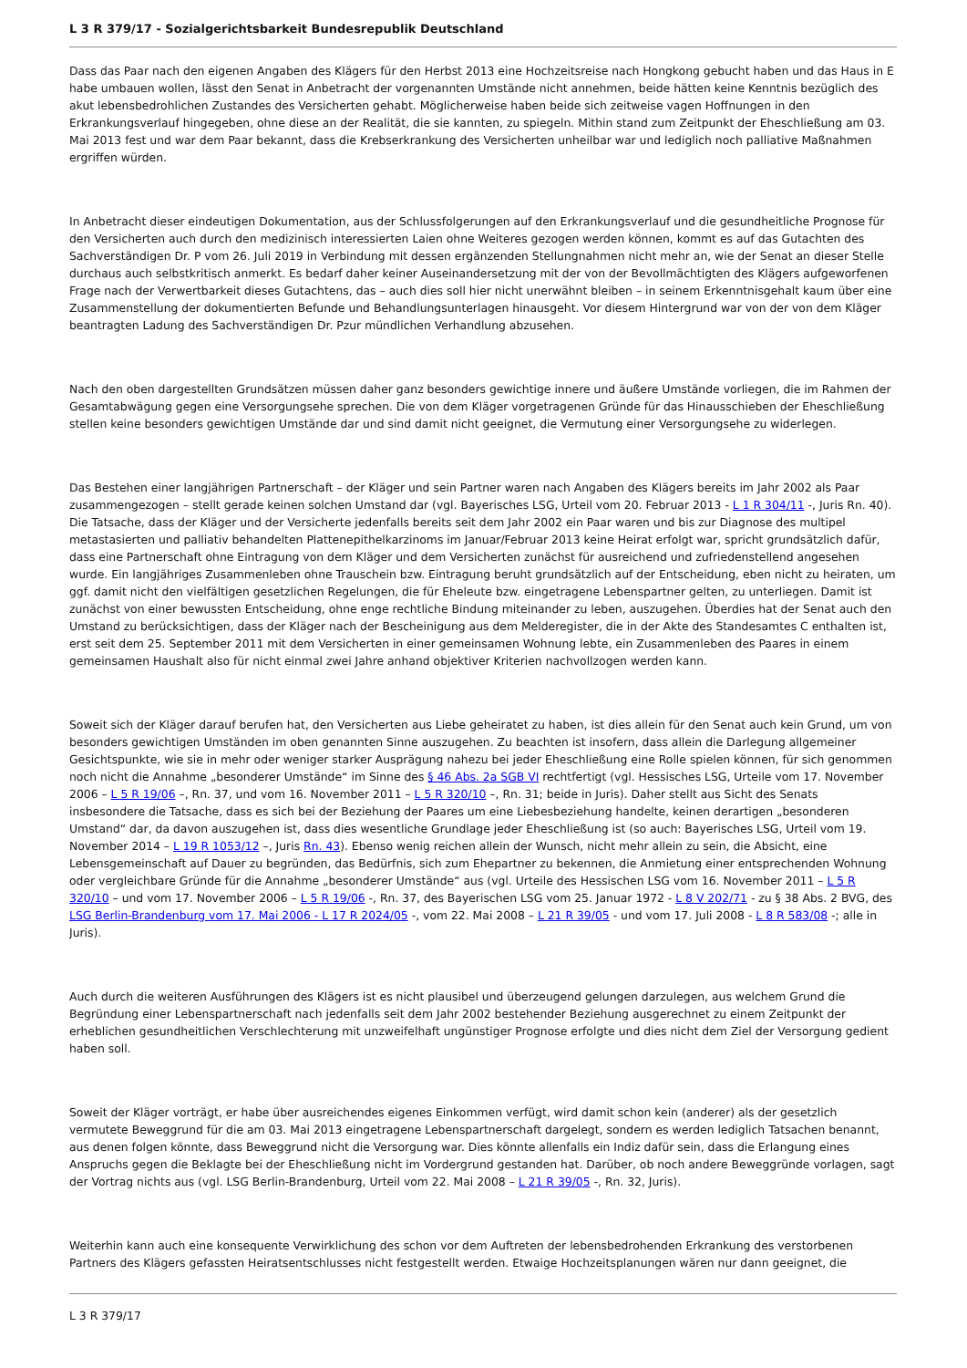L 3 R 379/17 - Sozialgerichtsbarkeit Bundesrepublik Deutschland
Dass das Paar nach den eigenen Angaben des Klägers für den Herbst 2013 eine Hochzeitsreise nach Hongkong gebucht haben und das Haus in E habe umbauen wollen, lässt den Senat in Anbetracht der vorgenannten Umstände nicht annehmen, beide hätten keine Kenntnis bezüglich des akut lebensbedrohlichen Zustandes des Versicherten gehabt. Möglicherweise haben beide sich zeitweise vagen Hoffnungen in den Erkrankungsverlauf hingegeben, ohne diese an der Realität, die sie kannten, zu spiegeln. Mithin stand zum Zeitpunkt der Eheschließung am 03. Mai 2013 fest und war dem Paar bekannt, dass die Krebserkrankung des Versicherten unheilbar war und lediglich noch palliative Maßnahmen ergriffen würden.
In Anbetracht dieser eindeutigen Dokumentation, aus der Schlussfolgerungen auf den Erkrankungsverlauf und die gesundheitliche Prognose für den Versicherten auch durch den medizinisch interessierten Laien ohne Weiteres gezogen werden können, kommt es auf das Gutachten des Sachverständigen Dr. P vom 26. Juli 2019 in Verbindung mit dessen ergänzenden Stellungnahmen nicht mehr an, wie der Senat an dieser Stelle durchaus auch selbstkritisch anmerkt. Es bedarf daher keiner Auseinandersetzung mit der von der Bevollmächtigten des Klägers aufgeworfenen Frage nach der Verwertbarkeit dieses Gutachtens, das – auch dies soll hier nicht unerwähnt bleiben – in seinem Erkenntnisgehalt kaum über eine Zusammenstellung der dokumentierten Befunde und Behandlungsunterlagen hinausgeht. Vor diesem Hintergrund war von der von dem Kläger beantragten Ladung des Sachverständigen Dr. Pzur mündlichen Verhandlung abzusehen.
Nach den oben dargestellten Grundsätzen müssen daher ganz besonders gewichtige innere und äußere Umstände vorliegen, die im Rahmen der Gesamtabwägung gegen eine Versorgungsehe sprechen. Die von dem Kläger vorgetragenen Gründe für das Hinausschieben der Eheschließung stellen keine besonders gewichtigen Umstände dar und sind damit nicht geeignet, die Vermutung einer Versorgungsehe zu widerlegen.
Das Bestehen einer langjährigen Partnerschaft – der Kläger und sein Partner waren nach Angaben des Klägers bereits im Jahr 2002 als Paar zusammengezogen – stellt gerade keinen solchen Umstand dar (vgl. Bayerisches LSG, Urteil vom 20. Februar 2013 - L 1 R 304/11 -, Juris Rn. 40). Die Tatsache, dass der Kläger und der Versicherte jedenfalls bereits seit dem Jahr 2002 ein Paar waren und bis zur Diagnose des multipel metastasierten und palliativ behandelten Plattenepithelkarzinoms im Januar/Februar 2013 keine Heirat erfolgt war, spricht grundsätzlich dafür, dass eine Partnerschaft ohne Eintragung von dem Kläger und dem Versicherten zunächst für ausreichend und zufriedenstellend angesehen wurde. Ein langjähriges Zusammenleben ohne Trauschein bzw. Eintragung beruht grundsätzlich auf der Entscheidung, eben nicht zu heiraten, um ggf. damit nicht den vielfältigen gesetzlichen Regelungen, die für Eheleute bzw. eingetragene Lebenspartner gelten, zu unterliegen. Damit ist zunächst von einer bewussten Entscheidung, ohne enge rechtliche Bindung miteinander zu leben, auszugehen. Überdies hat der Senat auch den Umstand zu berücksichtigen, dass der Kläger nach der Bescheinigung aus dem Melderegister, die in der Akte des Standesamtes C enthalten ist, erst seit dem 25. September 2011 mit dem Versicherten in einer gemeinsamen Wohnung lebte, ein Zusammenleben des Paares in einem gemeinsamen Haushalt also für nicht einmal zwei Jahre anhand objektiver Kriterien nachvollzogen werden kann.
Soweit sich der Kläger darauf berufen hat, den Versicherten aus Liebe geheiratet zu haben, ist dies allein für den Senat auch kein Grund, um von besonders gewichtigen Umständen im oben genannten Sinne auszugehen. Zu beachten ist insofern, dass allein die Darlegung allgemeiner Gesichtspunkte, wie sie in mehr oder weniger starker Ausprägung nahezu bei jeder Eheschließung eine Rolle spielen können, für sich genommen noch nicht die Annahme „besonderer Umstände“ im Sinne des § 46 Abs. 2a SGB VI rechtfertigt (vgl. Hessisches LSG, Urteile vom 17. November 2006 – L 5 R 19/06 –, Rn. 37, und vom 16. November 2011 – L 5 R 320/10 –, Rn. 31; beide in Juris). Daher stellt aus Sicht des Senats insbesondere die Tatsache, dass es sich bei der Beziehung der Paares um eine Liebesbeziehung handelte, keinen derartigen „besonderen Umstand“ dar, da davon auszugehen ist, dass dies wesentliche Grundlage jeder Eheschließung ist (so auch: Bayerisches LSG, Urteil vom 19. November 2014 – L 19 R 1053/12 –, Juris Rn. 43). Ebenso wenig reichen allein der Wunsch, nicht mehr allein zu sein, die Absicht, eine Lebensgemeinschaft auf Dauer zu begründen, das Bedürfnis, sich zum Ehepartner zu bekennen, die Anmietung einer entsprechenden Wohnung oder vergleichbare Gründe für die Annahme „besonderer Umstände“ aus (vgl. Urteile des Hessischen LSG vom 16. November 2011 – L 5 R 320/10 – und vom 17. November 2006 – L 5 R 19/06 -, Rn. 37, des Bayerischen LSG vom 25. Januar 1972 - L 8 V 202/71 - zu § 38 Abs. 2 BVG, des LSG Berlin-Brandenburg vom 17. Mai 2006 - L 17 R 2024/05 -, vom 22. Mai 2008 – L 21 R 39/05 - und vom 17. Juli 2008 - L 8 R 583/08 -; alle in Juris).
Auch durch die weiteren Ausführungen des Klägers ist es nicht plausibel und überzeugend gelungen darzulegen, aus welchem Grund die Begründung einer Lebenspartnerschaft nach jedenfalls seit dem Jahr 2002 bestehender Beziehung ausgerechnet zu einem Zeitpunkt der erheblichen gesundheitlichen Verschlechterung mit unzweifelhaft ungünstiger Prognose erfolgte und dies nicht dem Ziel der Versorgung gedient haben soll.
Soweit der Kläger vorträgt, er habe über ausreichendes eigenes Einkommen verfügt, wird damit schon kein (anderer) als der gesetzlich vermutete Beweggrund für die am 03. Mai 2013 eingetragene Lebenspartnerschaft dargelegt, sondern es werden lediglich Tatsachen benannt, aus denen folgen könnte, dass Beweggrund nicht die Versorgung war. Dies könnte allenfalls ein Indiz dafür sein, dass die Erlangung eines Anspruchs gegen die Beklagte bei der Eheschließung nicht im Vordergrund gestanden hat. Darüber, ob noch andere Beweggründe vorlagen, sagt der Vortrag nichts aus (vgl. LSG Berlin-Brandenburg, Urteil vom 22. Mai 2008 – L 21 R 39/05 -, Rn. 32, Juris).
Weiterhin kann auch eine konsequente Verwirklichung des schon vor dem Auftreten der lebensbedrohenden Erkrankung des verstorbenen Partners des Klägers gefassten Heiratsentschlusses nicht festgestellt werden. Etwaige Hochzeitsplanungen wären nur dann geeignet, die
L 3 R 379/17